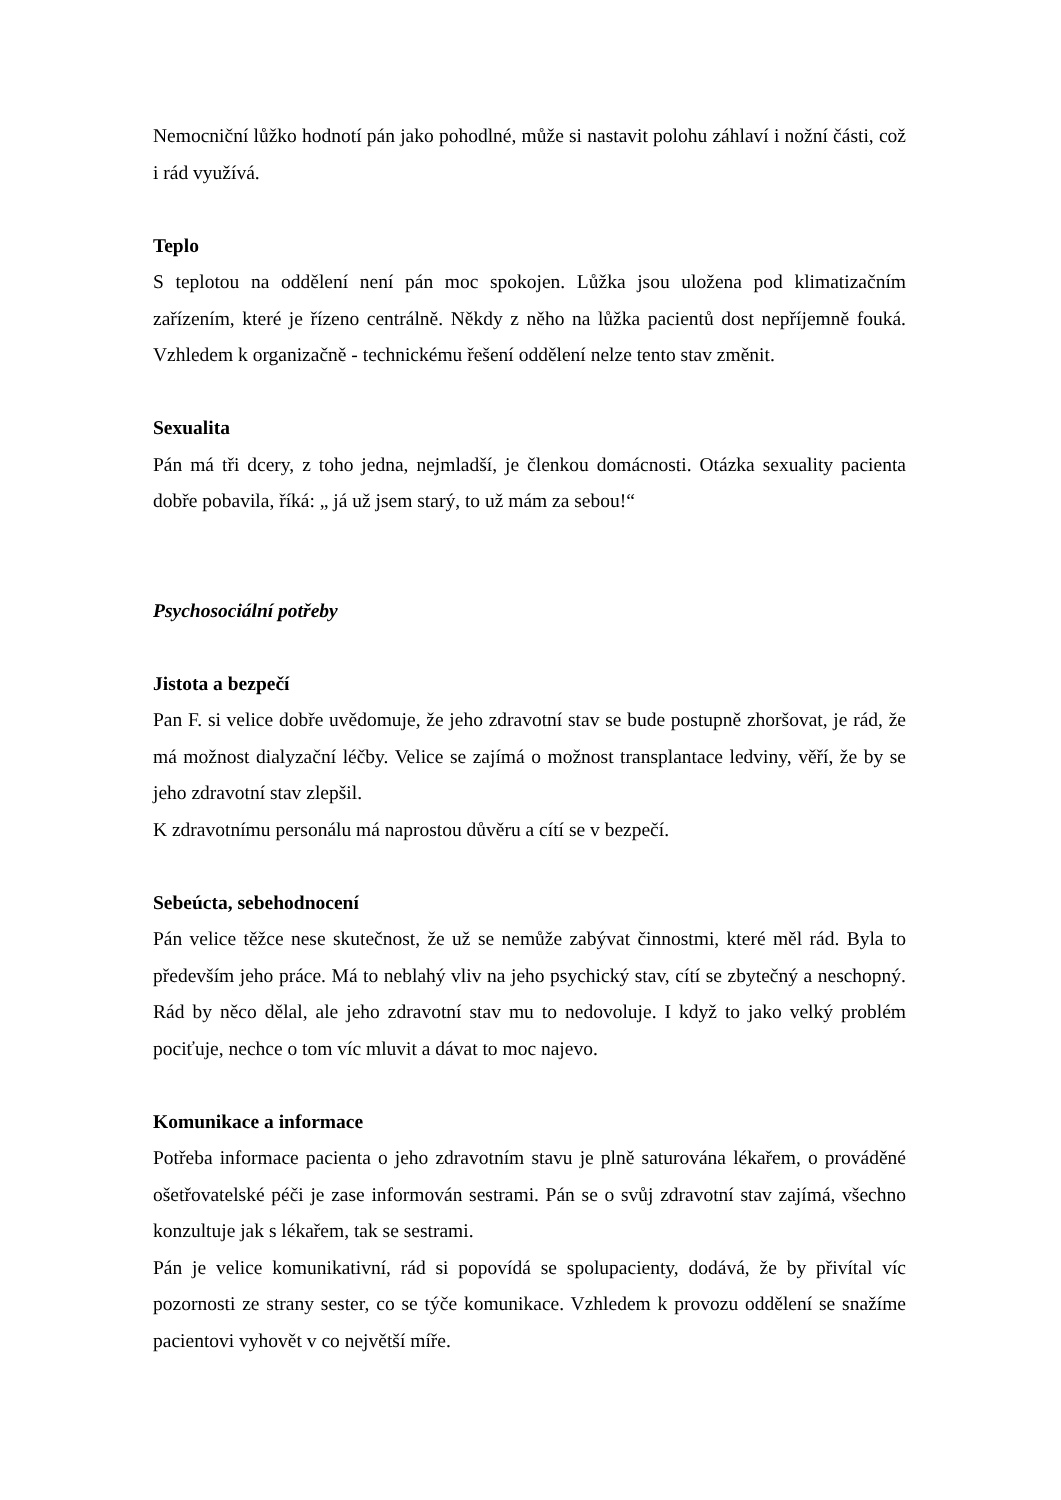Nemocniční lůžko hodnotí pán jako pohodlné, může si nastavit polohu záhlaví i nožní části, což i rád využívá.
Teplo
S teplotou na oddělení není pán moc spokojen. Lůžka jsou uložena pod klimatizačním zařízením, které je řízeno centrálně. Někdy z něho na lůžka pacientů dost nepříjemně fouká. Vzhledem k organizačně - technickému řešení oddělení nelze tento stav změnit.
Sexualita
Pán má tři dcery, z toho jedna, nejmladší, je členkou domácnosti. Otázka sexuality pacienta dobře pobavila, říká: „ já už jsem starý, to už mám za sebou!“
Psychosociální potřeby
Jistota a bezpečí
Pan F. si velice dobře uvědomuje, že jeho zdravotní stav se bude postupně zhoršovat, je rád, že má možnost dialyzační léčby. Velice se zajímá o možnost transplantace ledviny, věří, že by se jeho zdravotní stav zlepšil.
K zdravotnímu personálu má naprostou důvěru a cítí se v bezpečí.
Sebeúcta, sebehodnocení
Pán velice těžce nese skutečnost, že už se nemůže zabývat činnostmi, které měl rád. Byla to především jeho práce. Má to neblahý vliv na jeho psychický stav, cítí se zbytečný a neschopný. Rád by něco dělal, ale jeho zdravotní stav mu to nedovoluje. I když to jako velký problém pociťuje, nechce o tom víc mluvit a dávat to moc najevo.
Komunikace a informace
Potřeba informace pacienta o jeho zdravotním stavu je plně saturována lékařem, o prováděné ošetřovatelské péči je zase informován sestrami. Pán se o svůj zdravotní stav zajímá, všechno konzultuje jak s lékařem, tak se sestrami.
Pán je velice komunikativní, rád si popovídá se spolupacienty, dodává, že by přivítal víc pozornosti ze strany sester, co se týče komunikace. Vzhledem k provozu oddělení se snažíme pacientovi vyhovět v co největší míře.